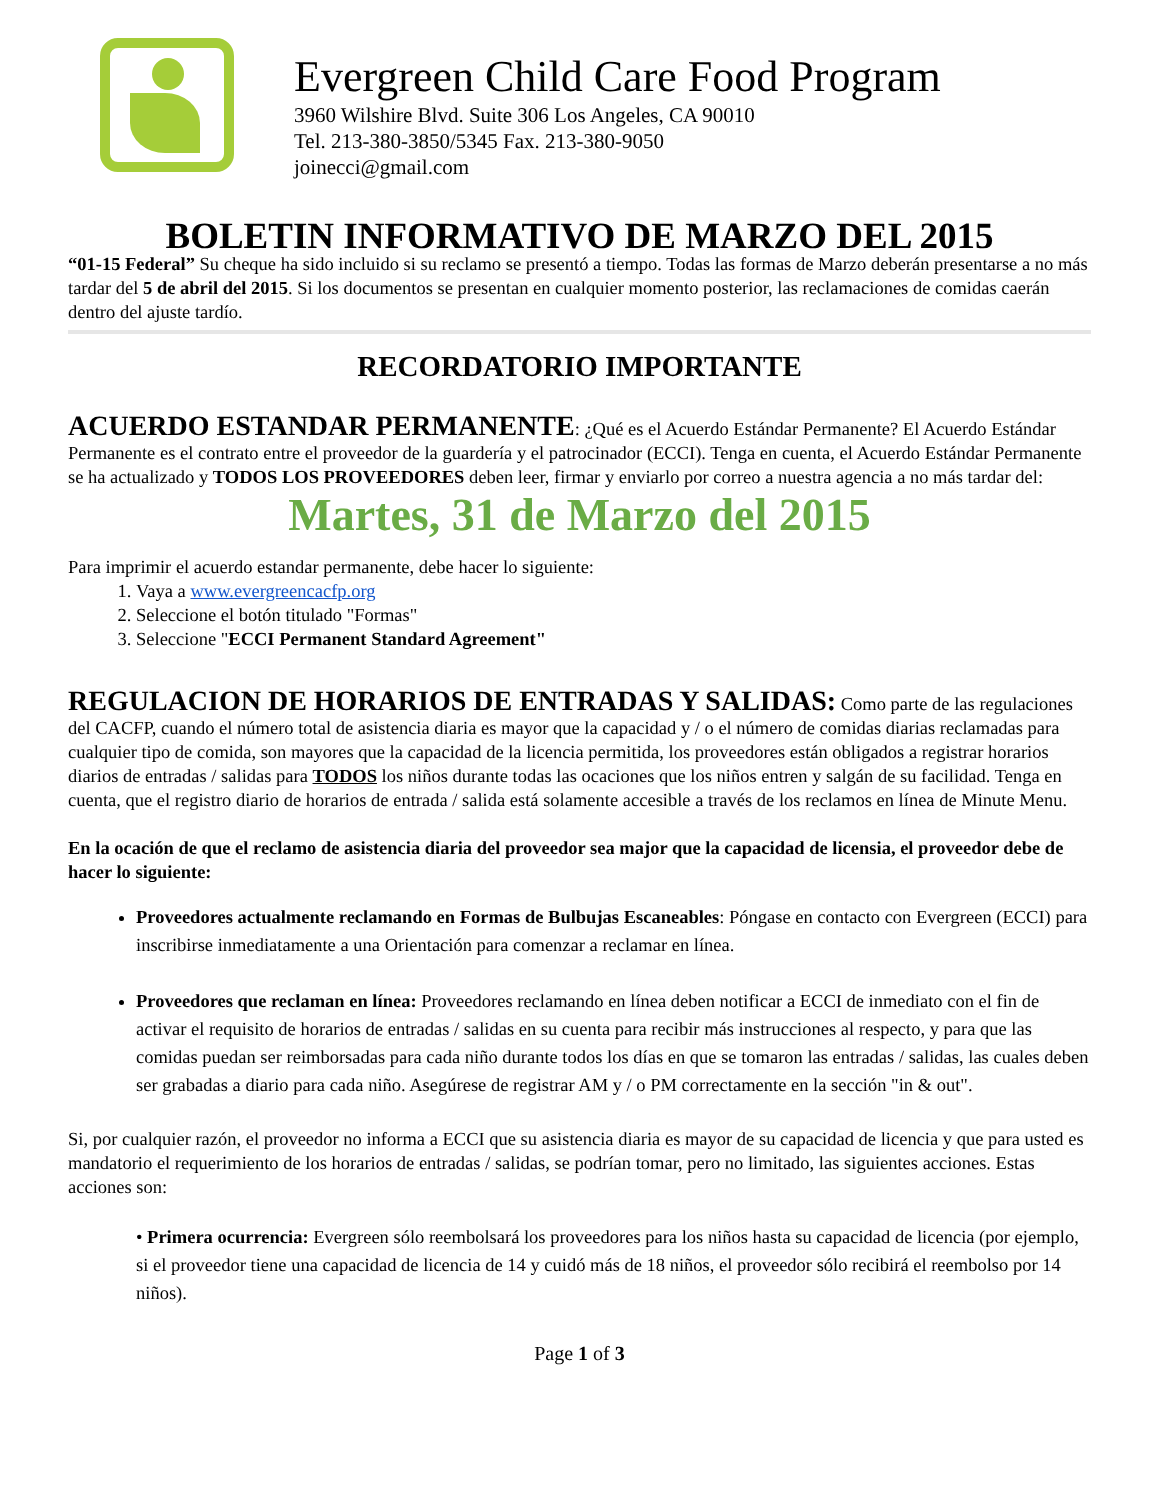Evergreen Child Care Food Program
3960 Wilshire Blvd. Suite 306 Los Angeles, CA 90010
Tel. 213-380-3850/5345 Fax. 213-380-9050
joinecci@gmail.com
BOLETIN INFORMATIVO DE MARZO DEL 2015
“01-15 Federal” Su cheque ha sido incluido si su reclamo se presentó a tiempo. Todas las formas de Marzo deberán presentarse a no más tardar del 5 de abril del 2015. Si los documentos se presentan en cualquier momento posterior, las reclamaciones de comidas caerán dentro del ajuste tardío.
RECORDATORIO IMPORTANTE
ACUERDO ESTANDAR PERMANENTE: ¿Qué es el Acuerdo Estándar Permanente? El Acuerdo Estándar Permanente es el contrato entre el proveedor de la guardería y el patrocinador (ECCI). Tenga en cuenta, el Acuerdo Estándar Permanente se ha actualizado y TODOS LOS PROVEEDORES deben leer, firmar y enviarlo por correo a nuestra agencia a no más tardar del:
Martes, 31 de Marzo del 2015
Para imprimir el acuerdo estandar permanente, debe hacer lo siguiente:
1. Vaya a www.evergreencacfp.org
2. Seleccione el botón titulado "Formas"
3. Seleccione "ECCI Permanent Standard Agreement"
REGULACION DE HORARIOS DE ENTRADAS Y SALIDAS: Como parte de las regulaciones del CACFP, cuando el número total de asistencia diaria es mayor que la capacidad y / o el número de comidas diarias reclamadas para cualquier tipo de comida, son mayores que la capacidad de la licencia permitida, los proveedores están obligados a registrar horarios diarios de entradas / salidas para TODOS los niños durante todas las ocaciones que los niños entren y salgán de su facilidad. Tenga en cuenta, que el registro diario de horarios de entrada / salida está solamente accesible a través de los reclamos en línea de Minute Menu.
En la ocación de que el reclamo de asistencia diaria del proveedor sea major que la capacidad de licensia, el proveedor debe de hacer lo siguiente:
Proveedores actualmente reclamando en Formas de Bulbujas Escaneables: Póngase en contacto con Evergreen (ECCI) para inscribirse inmediatamente a una Orientación para comenzar a reclamar en línea.
Proveedores que reclaman en línea: Proveedores reclamando en línea deben notificar a ECCI de inmediato con el fin de activar el requisito de horarios de entradas / salidas en su cuenta para recibir más instrucciones al respecto, y para que las comidas puedan ser reimborsadas para cada niño durante todos los días en que se tomaron las entradas / salidas, las cuales deben ser grabadas a diario para cada niño. Asegúrese de registrar AM y / o PM correctamente en la sección "in & out".
Si, por cualquier razón, el proveedor no informa a ECCI que su asistencia diaria es mayor de su capacidad de licencia y que para usted es mandatorio el requerimiento de los horarios de entradas / salidas, se podrían tomar, pero no limitado, las siguientes acciones. Estas acciones son:
• Primera ocurrencia: Evergreen sólo reembolsará los proveedores para los niños hasta su capacidad de licencia (por ejemplo, si el proveedor tiene una capacidad de licencia de 14 y cuidó más de 18 niños, el proveedor sólo recibirá el reembolso por 14 niños).
Page 1 of 3